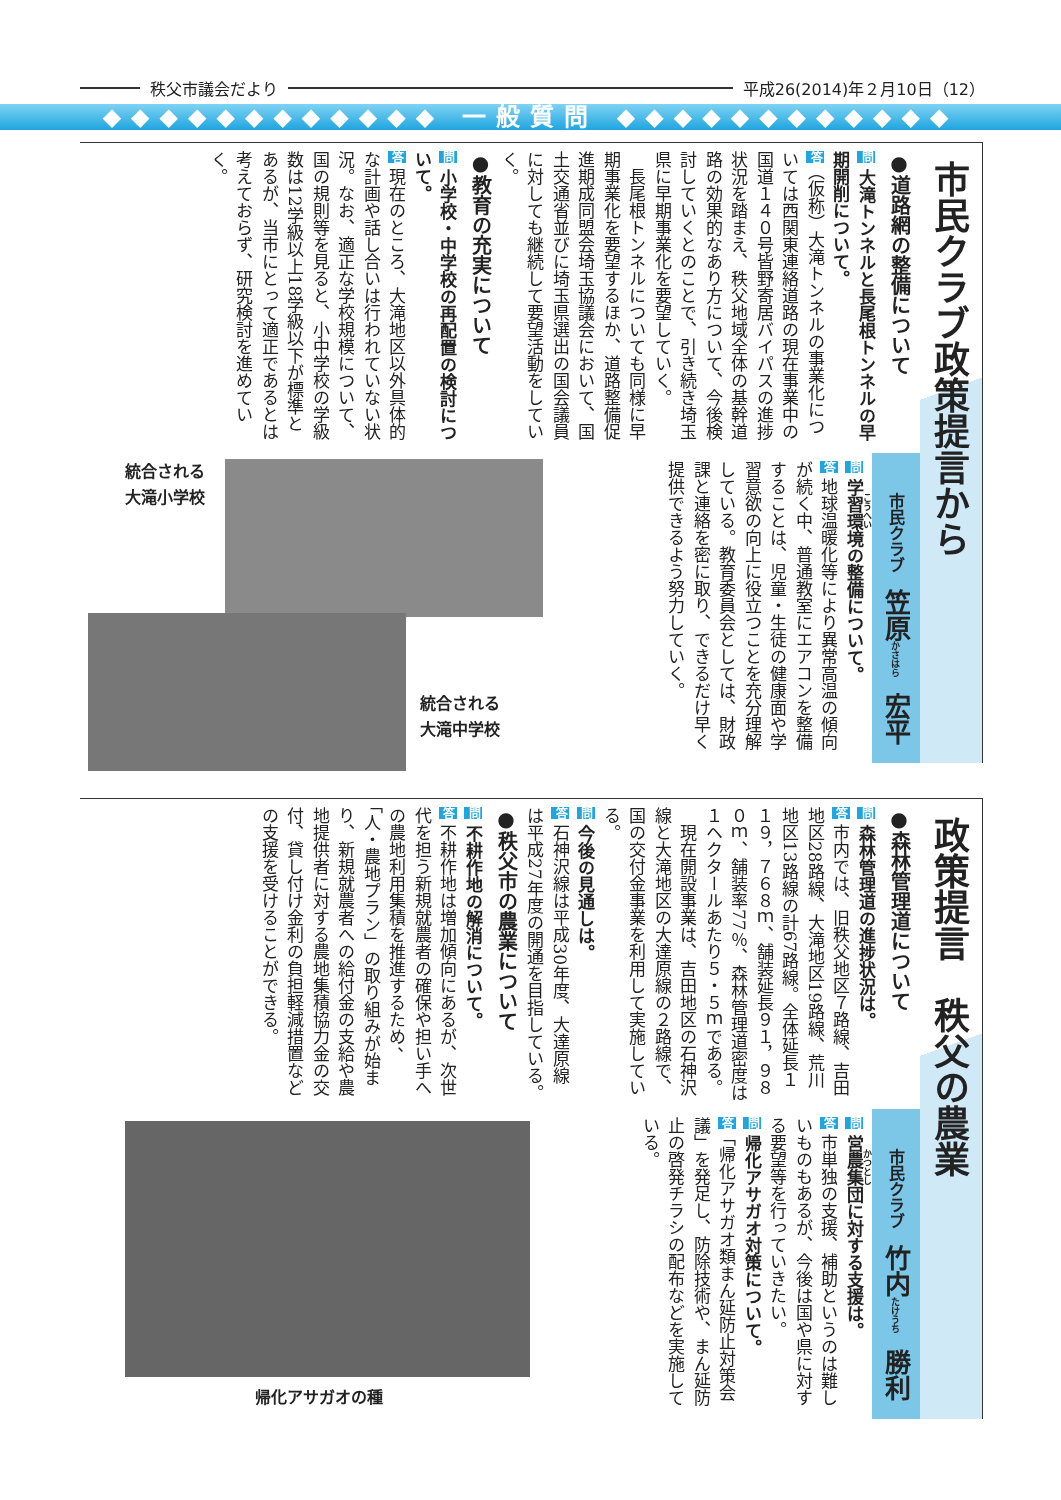秩父市議会だより 平成26(2014)年２月10日（12）
◆◆◆◆◆◆◆◆◆◆◆◆ 一般質問 ◆◆◆◆◆◆◆◆◆◆◆◆
市民クラブ政策提言から
●道路網の整備について
問 大滝トンネルと長尾根トンネルの早期開削について。
答（仮称）大滝トンネルの事業化については西関東連絡道路の現在事業中の国道１４０号皆野寄居バイパスの進捗状況を踏まえ、秩父地域全体の基幹道路の効果的なあり方について、今後検討していくとのことで、引き続き埼玉県に早期事業化を要望していく。
　長尾根トンネルについても同様に早期事業化を要望するほか、道路整備促進期成同盟会埼玉協議会において、国土交通省並びに埼玉県選出の国会議員に対しても継続して要望活動をしていく。
●教育の充実について
問 小学校・中学校の再配置の検討について。
答 現在のところ、大滝地区以外具体的な計画や話し合いは行われていない状況。なお、適正な学校規模について、国の規則等を見ると、小中学校の学級数は12学級以上18学級以下が標準とあるが、当市にとって適正であるとは考えておらず、研究検討を進めていく。
市民クラブ　笠原 かさはら　宏平 こうへい
統合される
大滝小学校
統合される
大滝中学校
問 学習環境の整備について。
答 地球温暖化等により異常高温の傾向が続く中、普通教室にエアコンを整備することは、児童・生徒の健康面や学習意欲の向上に役立つことを充分理解している。教育委員会としては、財政課と連絡を密に取り、できるだけ早く提供できるよう努力していく。
政策提言　秩父の農業
●森林管理道について
問 森林管理道の進捗状況は。
答 市内では、旧秩父地区７路線、吉田地区28路線、大滝地区19路線、荒川地区13路線の計67路線。全体延長１１９，７６８ｍ、舗装延長９１，９８０ｍ、舗装率77％、森林管理道密度は１ヘクタールあたり５・５ｍである。
　現在開設事業は、吉田地区の石神沢線と大滝地区の大達原線の２路線で、国の交付金事業を利用して実施している。
問 今後の見通しは。
答 石神沢線は平成30年度、大達原線は平成27年度の開通を目指している。
●秩父市の農業について
問 不耕作地の解消について。
答 不耕作地は増加傾向にあるが、次世代を担う新規就農者の確保や担い手への農地利用集積を推進するため、「人・農地プラン」の取り組みが始まり、新規就農者への給付金の支給や農地提供者に対する農地集積協力金の交付、貸し付け金利の負担軽減措置などの支援を受けることができる。
市民クラブ　竹内 たけうち　勝利 かつとし
帰化アサガオの種
問 営農集団に対する支援は。
答 市単独の支援、補助というのは難しいものもあるが、今後は国や県に対する要望等を行っていきたい。
問 帰化アサガオ対策について。
答「帰化アサガオ類まん延防止対策会議」を発足し、防除技術や、まん延防止の啓発チラシの配布などを実施している。